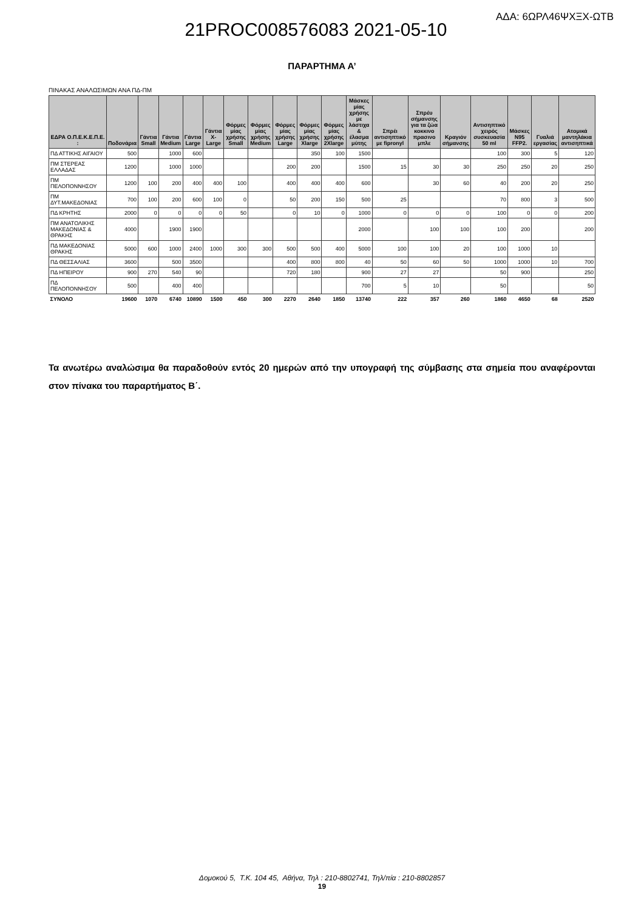ΑΔΑ: 6ΩΡΛ46ΨΧΞΧ-ΩΤΒ
21PROC008576083 2021-05-10
ΠΑΡΑΡΤΗΜΑ Α’
ΠΙΝΑΚΑΣ ΑΝΑΛΩΣΙΜΩΝ ΑΝΑ ΠΔ-ΠΜ
| ΕΔΡΑ Ο.Π.Ε.Κ.Ε.Π.Ε. : | Ποδονάρια | Γάντια Small | Γάντια Medium | Γάντια Large | Γάντια X-Large | Φόρμες μίας χρήσης Small | Φόρμες μίας χρήσης Medium | Φόρμες μίας χρήσης Large | Φόρμες μίας χρήσης Xlarge | Φόρμες μίας χρήσης 2Xlarge | Μάσκες μίας χρήσης με λάστιχα & έλασμα μύτης | Σπρέι αντισηπτικό με fipronyl | Σπρέυ σήμανσης για τα ζώα κοκκινο πρασινο μπλε | Κραγιόν σήμανσης | Αντισηπτικό χειρός συσκευασία 50 ml | Μάσκες N95 FFP2. | Γυαλιά εργασίας | Ατομικά μαντηλάκια αντισηπτικά |
| --- | --- | --- | --- | --- | --- | --- | --- | --- | --- | --- | --- | --- | --- | --- | --- | --- | --- | --- |
| ΠΔ ΑΤΤΙΚΗΣ ΑΙΓΑΙΟΥ | 500 | | 1000 | 600 | | | | | 350 | 100 | 1500 | | | | 100 | 300 | 5 | 120 |
| ΠΜ ΣΤΕΡΕΑΣ ΕΛΛΑΔΑΣ | 1200 | | 1000 | 1000 | | | | 200 | 200 | | 1500 | 15 | 30 | 30 | 250 | 250 | 20 | 250 |
| ΠΜ ΠΕΛΟΠΟΝΝΗΣΟΥ | 1200 | 100 | 200 | 400 | 400 | 100 | | 400 | 400 | 400 | 600 | | 30 | 60 | 40 | 200 | 20 | 250 |
| ΠΜ ΔΥΤ.ΜΑΚΕΔΟΝΙΑΣ | 700 | 100 | 200 | 600 | 100 | 0 | | 50 | 200 | 150 | 500 | 25 | | | 70 | 800 | 3 | 500 |
| ΠΔ ΚΡΗΤΗΣ | 2000 | 0 | 0 | 0 | 0 | 50 | | 0 | 10 | 0 | 1000 | 0 | 0 | 0 | 100 | 0 | 0 | 200 |
| ΠΜ ΑΝΑΤΟΛΙΚΗΣ ΜΑΚΕΔΟΝΙΑΣ & ΘΡΑΚΗΣ | 4000 | | 1900 | 1900 | | | | | | | 2000 | | 100 | 100 | 100 | 200 | | 200 |
| ΠΔ ΜΑΚΕΔΟΝΙΑΣ ΘΡΑΚΗΣ | 5000 | 600 | 1000 | 2400 | 1000 | 300 | 300 | 500 | 500 | 400 | 5000 | 100 | 100 | 20 | 100 | 1000 | 10 | |
| ΠΔ ΘΕΣΣΑΛΙΑΣ | 3600 | | 500 | 3500 | | | | 400 | 800 | 800 | 40 | 50 | 60 | 50 | 1000 | 1000 | 10 | 700 |
| ΠΔ ΗΠΕΙΡΟΥ | 900 | 270 | 540 | 90 | | | | 720 | 180 | | 900 | 27 | 27 | | 50 | 900 | | 250 |
| ΠΔ ΠΕΛΟΠΟΝΝΗΣΟΥ | 500 | | 400 | 400 | | | | | | | 700 | 5 | 10 | | 50 | | | 50 |
| ΣΥΝΟΛΟ | 19600 | 1070 | 6740 | 10890 | 1500 | 450 | 300 | 2270 | 2640 | 1850 | 13740 | 222 | 357 | 260 | 1860 | 4650 | 68 | 2520 |
Τα ανωτέρω αναλώσιμα θα παραδοθούν εντός 20 ημερών από την υπογραφή της σύμβασης στα σημεία που αναφέρονται στον πίνακα του παραρτήματος Β΄.
Δομοκού 5, Τ.Κ. 104 45, Αθήνα, Τηλ : 210-8802741, Τηλ/πία : 210-8802857
19